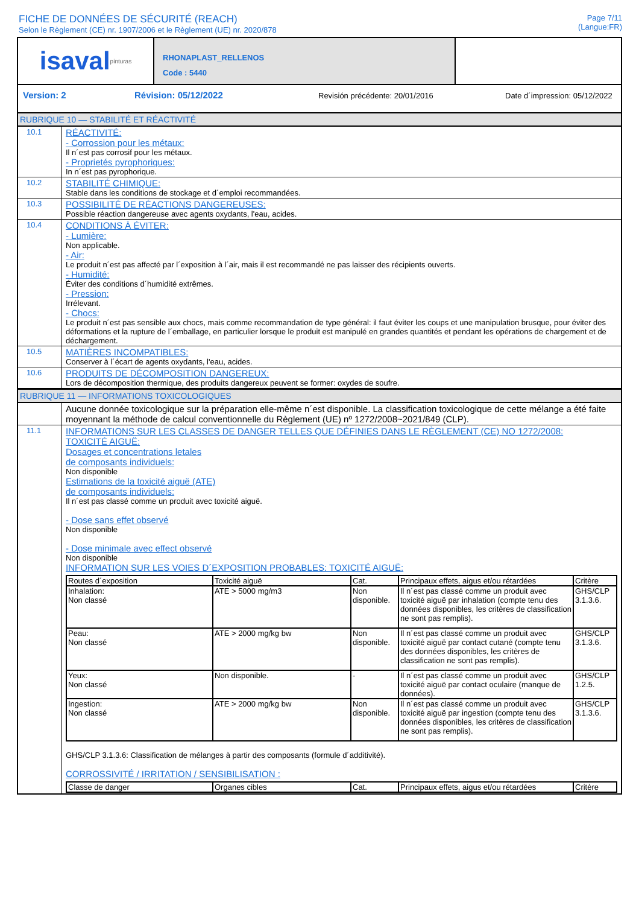FICHE DE DONNÉES DE SÉCURITÉ (REACH)
Selon le Règlement (CE) nr. 1907/2006 et le Règlement (UE) nr. 2020/878
Page 7/11
(Langue:FR)
isaval pinturas
RHONAPLAST_RELLENOS
Code : 5440
Version: 2 Révision: 05/12/2022 Revisión précédente: 20/01/2016 Date d´impression: 05/12/2022
RUBRIQUE 10 — STABILITÉ ET RÉACTIVITÉ
| 10.1 | RÉACTIVITÉ: - Corrossion pour les métaux: Il n´est pas corrosif pour les métaux. - Proprietés pyrophoriques: In n´est pas pyrophorique. |
| 10.2 | STABILITÉ CHIMIQUE: Stable dans les conditions de stockage et d´emploi recommandées. |
| 10.3 | POSSIBILITÉ DE RÉACTIONS DANGEREUSES: Possible réaction dangereuse avec agents oxydants, l'eau, acides. |
| 10.4 | CONDITIONS À ÉVITER: - Lumière: Non applicable. - Air: Le produit n´est pas affecté par l´exposition à l´air, mais il est recommandé ne pas laisser des récipients ouverts. - Humidité: Éviter des conditions d´humidité extrêmes. - Pression: Irrélevant. - Chocs: Le produit n´est pas sensible aux chocs, mais comme recommandation de type général: il faut éviter les coups et une manipulation brusque, pour éviter des déformations et la rupture de l´emballage, en particulier lorsque le produit est manipulé en grandes quantités et pendant les opérations de chargement et de déchargement. |
| 10.5 | MATIÈRES INCOMPATIBLES: Conserver à l´écart de agents oxydants, l'eau, acides. |
| 10.6 | PRODUITS DE DÉCOMPOSITION DANGEREUX: Lors de décomposition thermique, des produits dangereux peuvent se former: oxydes de soufre. |
RUBRIQUE 11 — INFORMATIONS TOXICOLOGIQUES
| | Aucune donnée toxicologique sur la préparation elle-même n´est disponible. La classification toxicologique de cette mélange a été faite moyennant la méthode de calcul conventionnelle du Règlement (UE) nº 1272/2008~2021/849 (CLP). |
| 11.1 | INFORMATIONS SUR LES CLASSES DE DANGER TELLES QUE DÉFINIES DANS LE RÈGLEMENT (CE) NO 1272/2008: TOXICITÉ AIGUË: Dosages et concentrations letales de composants individuels: Non disponible Estimations de la toxicité aiguë (ATE) de composants individuels: Il n´est pas classé comme un produit avec toxicité aiguë. - Dose sans effet observé Non disponible - Dose minimale avec effect observé Non disponible INFORMATION SUR LES VOIES D´EXPOSITION PROBABLES: TOXICITÉ AIGUË: / Routes d´exposition / Toxicité aiguë / Cat. / Principaux effets, aigus et/ou rétardées / Critère / / --- / --- / --- / --- / --- / / Inhalation: Non classé / ATE > 5000 mg/m3 / Non disponible. / Il n´est pas classé comme un produit avec toxicité aiguë par inhalation (compte tenu des données disponibles, les critères de classification ne sont pas remplis). / GHS/CLP 3.1.3.6. / / Peau: Non classé / ATE > 2000 mg/kg bw / Non disponible. / Il n´est pas classé comme un produit avec toxicité aiguë par contact cutané (compte tenu des données disponibles, les critères de classification ne sont pas remplis). / GHS/CLP 3.1.3.6. / / Yeux: Non classé / Non disponible. / - / Il n´est pas classé comme un produit avec toxicité aiguë par contact oculaire (manque de données). / GHS/CLP 1.2.5. / / Ingestion: Non classé / ATE > 2000 mg/kg bw / Non disponible. / Il n´est pas classé comme un produit avec toxicité aiguë par ingestion (compte tenu des données disponibles, les critères de classification ne sont pas remplis). / GHS/CLP 3.1.3.6. / GHS/CLP 3.1.3.6: Classification de mélanges à partir des composants (formule d´additivité). CORROSSIVITÉ / IRRITATION / SENSIBILISATION : / Classe de danger / Organes cibles / Cat. / Principaux effets, aigus et/ou rétardées / Critère / / --- / --- / --- / --- / --- / |